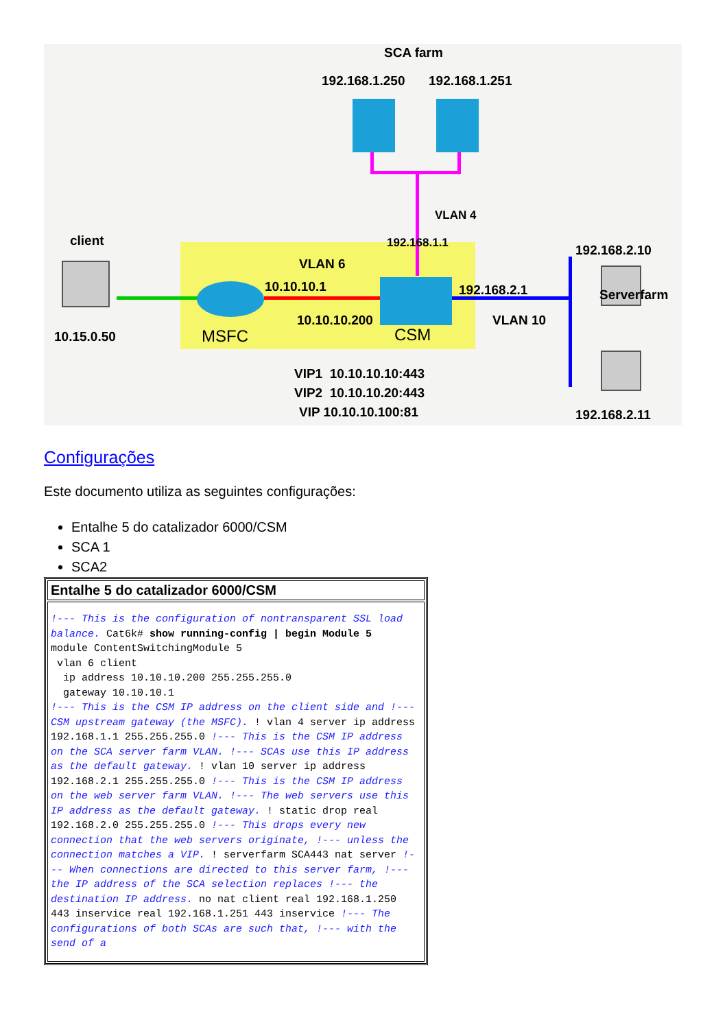SCA farm
192.168.1.250 192.168.1.251
VLAN 4
192.168.1.1
client
10.15.0.50
VLAN 6
10.10.10.1
10.10.10.200
MSFC CSM
192.168.2.1
VLAN 10
192.168.2.10
Serverfarm
192.168.2.11
VIP1 10.10.10.10:443
VIP2 10.10.10.20:443
VIP 10.10.10.100:81
Configurações
Este documento utiliza as seguintes configurações:
Entalhe 5 do catalizador 6000/CSM
SCA 1
SCA2
| Entalhe 5 do catalizador 6000/CSM |
| --- |
| !--- This is the configuration of nontransparent SSL load balance. Cat6k# show running-config / begin Module 5 module ContentSwitchingModule 5 vlan 6 client ip address 10.10.10.200 255.255.255.0 gateway 10.10.10.1 !--- This is the CSM IP address on the client side and !--- CSM upstream gateway (the MSFC). ! vlan 4 server ip address 192.168.1.1 255.255.255.0 !--- This is the CSM IP address on the SCA server farm VLAN. !--- SCAs use this IP address as the default gateway. ! vlan 10 server ip address 192.168.2.1 255.255.255.0 !--- This is the CSM IP address on the web server farm VLAN. !--- The web servers use this IP address as the default gateway. ! static drop real 192.168.2.0 255.255.255.0 !--- This drops every new connection that the web servers originate, !--- unless the connection matches a VIP. ! serverfarm SCA443 nat server !--- When connections are directed to this server farm, !--- the IP address of the SCA selection replaces !--- the destination IP address. no nat client real 192.168.1.250 443 inservice real 192.168.1.251 443 inservice !--- The configurations of both SCAs are such that, !--- with the send of a |